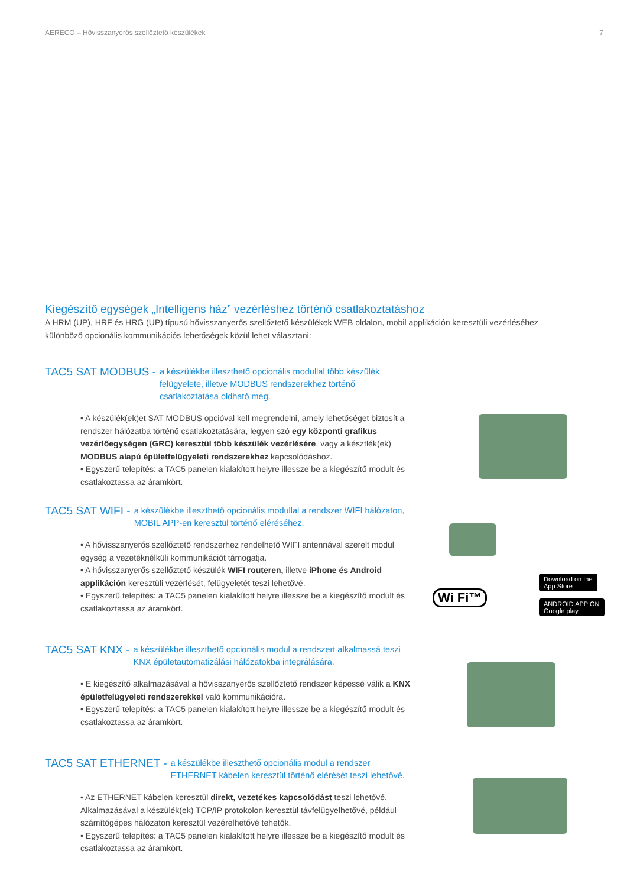AERECO – Hővisszanyerős szellőztető készülékek 7
Kiegészítő egységek „Intelligens ház” vezérléshez történő csatlakoztatáshoz
A HRM (UP), HRF és HRG (UP) típusú hővisszanyerős szellőztető készülékek WEB oldalon, mobil applikáción keresztüli vezérléséhez különböző opcionális kommunikációs lehetőségek közül lehet választani:
TAC5 SAT MODBUS - a készülékbe illeszthető opcionális modullal több készülék felügyelete, illetve MODBUS rendszerekhez történő csatlakoztatása oldható meg.
• A készülék(ek)et SAT MODBUS opcióval kell megrendelni, amely lehetőséget biztosít a rendszer hálózatba történő csatlakoztatására, legyen szó egy központi grafikus vezérlőegységen (GRC) keresztül több készülék vezérlésére, vagy a késztlék(ek) MODBUS alapú épületfelügyeleti rendszerekhez kapcsolódáshoz.
• Egyszerű telepítés: a TAC5 panelen kialakított helyre illessze be a kiegészítő modult és csatlakoztassa az áramkört.
TAC5 SAT WIFI - a készülékbe illeszthető opcionális modullal a rendszer WIFI hálózaton, MOBIL APP-en keresztül történő eléréséhez.
• A hővisszanyerős szellőztető rendszerhez rendelhető WIFI antennával szerelt modul egység a vezetéknélküli kommunikációt támogatja.
• A hővisszanyerős szellőztető készülék WIFI routeren, illetve iPhone és Android applikáción keresztüli vezérlését, felügyeletét teszi lehetővé.
• Egyszerű telepítés: a TAC5 panelen kialakított helyre illessze be a kiegészítő modult és csatlakoztassa az áramkört.
Wi Fi™
Download on the
App Store
ANDROID APP ON
Google play
TAC5 SAT KNX - a készülékbe illeszthető opcionális modul a rendszert alkalmassá teszi KNX épületautomatizálási hálózatokba integrálására.
• E kiegészítő alkalmazásával a hővisszanyerős szellőztető rendszer képessé válik a KNX épületfelügyeleti rendszerekkel való kommunikációra.
• Egyszerű telepítés: a TAC5 panelen kialakított helyre illessze be a kiegészítő modult és csatlakoztassa az áramkört.
TAC5 SAT ETHERNET - a készülékbe illeszthető opcionális modul a rendszer ETHERNET kábelen keresztül történő elérését teszi lehetővé.
• Az ETHERNET kábelen keresztül direkt, vezetékes kapcsolódást teszi lehetővé. Alkalmazásával a készülék(ek) TCP/IP protokolon keresztül távfelügyelhetővé, például számítógépes hálózaton keresztül vezérelhetővé tehetők.
• Egyszerű telepítés: a TAC5 panelen kialakított helyre illessze be a kiegészítő modult és csatlakoztassa az áramkört.